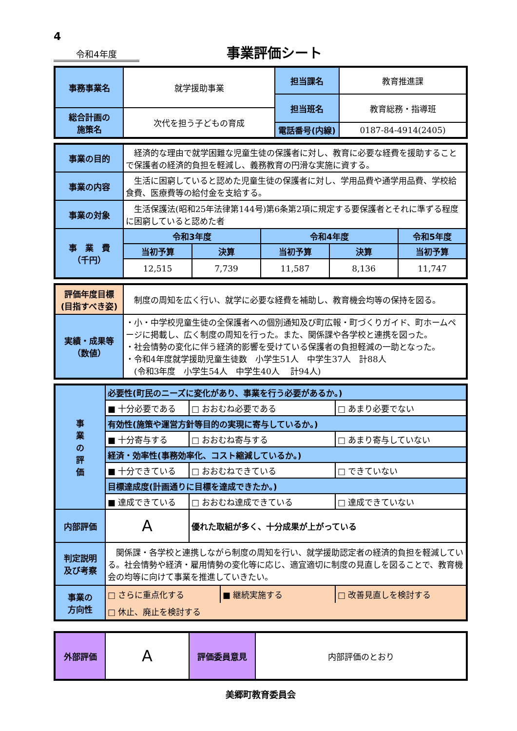4
令和4年度
事業評価シート
| 事務事業名 | 就学援助事業 | 担当課名 | 教育推進課 |
| | | 担当班名 | 教育総務・指導班 |
| 総合計画の 施策名 | 次代を担う子どもの育成 | | |
| | | 電話番号(内線) | 0187-84-4914(2405) |
| 事業の目的 | 経済的な理由で就学困難な児童生徒の保護者に対し、教育に必要な経費を援助することで保護者の経済的負担を軽減し、義務教育の円滑な実施に資する。 | | | | |
| 事業の内容 | 生活に困窮していると認めた児童生徒の保護者に対し、学用品費や通学用品費、学校給食費、医療費等の給付金を支給する。 | | | | |
| 事業の対象 | 生活保護法(昭和25年法律第144号)第6条第2項に規定する要保護者とそれに準ずる程度に困窮していると認めた者 | | | | |
| 事 業 費 （千円） | 令和3年度 | | 令和4年度 | | 令和5年度 |
| | 当初予算 | 決算 | 当初予算 | 決算 | 当初予算 |
| | 12,515 | 7,739 | 11,587 | 8,136 | 11,747 |
| 評価年度目標 (目指すべき姿) | 制度の周知を広く行い、就学に必要な経費を補助し、教育機会均等の保持を図る。 |
| 実績・成果等 （数値） | ・小・中学校児童生徒の全保護者への個別通知及び町広報・町づくりガイド、町ホームページに掲載し、広く制度の周知を行った。また、関係課や各学校と連携を図った。 ・社会情勢の変化に伴う経済的影響を受けている保護者の負担軽減の一助となった。 ・令和4年度就学援助児童生徒数 小学生51人 中学生37人 計88人 (令和3年度 小学生54人 中学生40人 計94人) |
| 事 業 の 評 価 | 必要性(町民のニーズに変化があり、事業を行う必要があるか。) | | | |
| | ■ 十分必要である | □ おおむね必要である | | □ あまり必要でない |
| | 有効性(施策や運営方針等目的の実現に寄与しているか。) | | | |
| | ■ 十分寄与する | □ おおむね寄与する | | □ あまり寄与していない |
| | 経済・効率性(事務効率化、コスト縮減しているか。) | | | |
| | ■ 十分できている | □ おおむねできている | | □ できていない |
| | 目標達成度(計画通りに目標を達成できたか。) | | | |
| | ■ 達成できている | □ おおむね達成できている | | □ 達成できていない |
| 内部評価 | A | 優れた取組が多く、十分成果が上がっている | | |
| 判定説明 及び考察 | 関係課・各学校と連携しながら制度の周知を行い、就学援助認定者の経済的負担を軽減している。社会情勢や経済・雇用情勢の変化等に応じ、適宜適切に制度の見直しを図ることで、教育機会の均等に向けて事業を推進していきたい。 | | | |
| 事業の 方向性 | □ さらに重点化する | | ■ 継続実施する | □ 改善見直しを検討する |
| | □ 休止、廃止を検討する | | | |
| 外部評価 | A | 評価委員意見 | 内部評価のとおり |
美郷町教育委員会